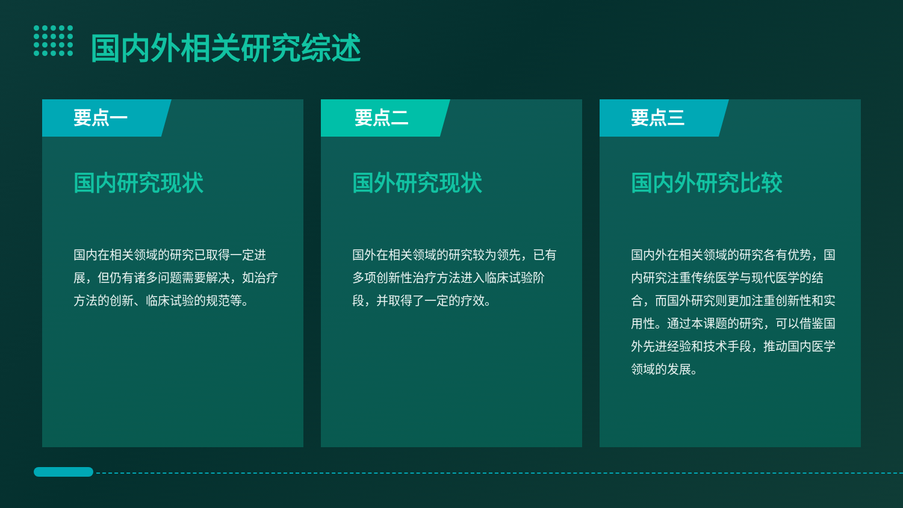国内外相关研究综述
要点一
国内研究现状
国内在相关领域的研究已取得一定进展，但仍有诸多问题需要解决，如治疗方法的创新、临床试验的规范等。
要点二
国外研究现状
国外在相关领域的研究较为领先，已有多项创新性治疗方法进入临床试验阶段，并取得了一定的疗效。
要点三
国内外研究比较
国内外在相关领域的研究各有优势，国内研究注重传统医学与现代医学的结合，而国外研究则更加注重创新性和实用性。通过本课题的研究，可以借鉴国外先进经验和技术手段，推动国内医学领域的发展。